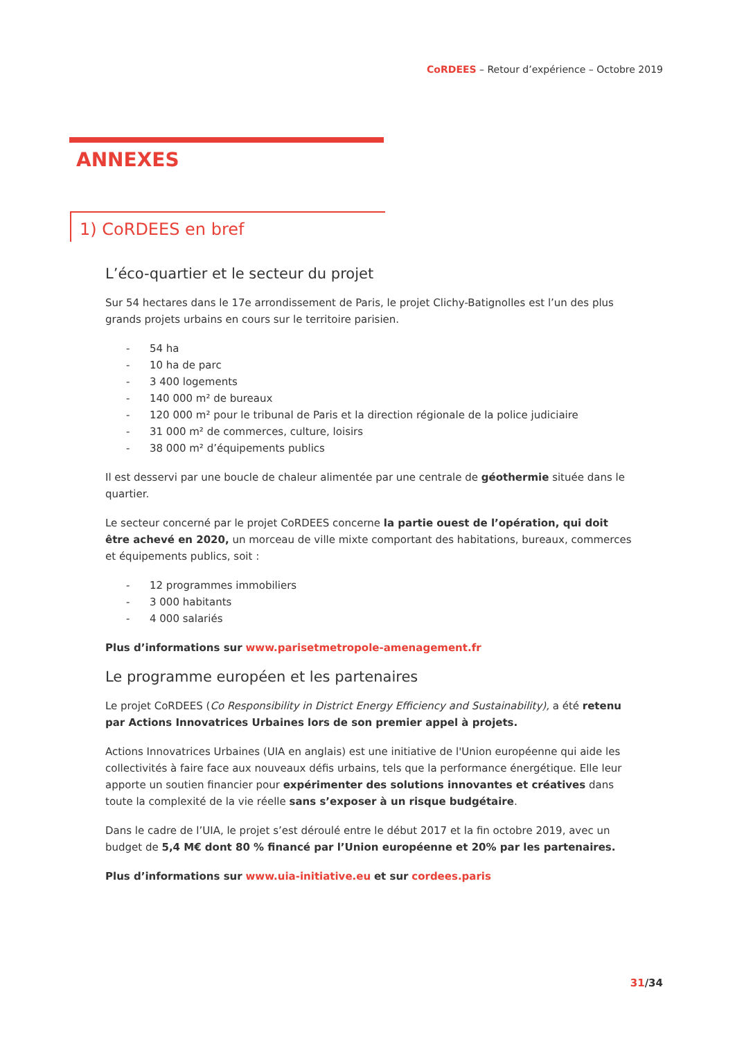CoRDEES – Retour d’expérience – Octobre 2019
ANNEXES
1) CoRDEES en bref
L’éco-quartier et le secteur du projet
Sur 54 hectares dans le 17e arrondissement de Paris, le projet Clichy-Batignolles est l’un des plus grands projets urbains en cours sur le territoire parisien.
- 54 ha
- 10 ha de parc
- 3 400 logements
- 140 000 m² de bureaux
- 120 000 m² pour le tribunal de Paris et la direction régionale de la police judiciaire
- 31 000 m² de commerces, culture, loisirs
- 38 000 m² d’équipements publics
Il est desservi par une boucle de chaleur alimentée par une centrale de géothermie située dans le quartier.
Le secteur concerné par le projet CoRDEES concerne la partie ouest de l’opération, qui doit être achevé en 2020, un morceau de ville mixte comportant des habitations, bureaux, commerces et équipements publics, soit :
- 12 programmes immobiliers
- 3 000 habitants
- 4 000 salariés
Plus d’informations sur www.parisetmetropole-amenagement.fr
Le programme européen et les partenaires
Le projet CoRDEES (Co Responsibility in District Energy Efficiency and Sustainability), a été retenu par Actions Innovatrices Urbaines lors de son premier appel à projets.
Actions Innovatrices Urbaines (UIA en anglais) est une initiative de l'Union européenne qui aide les collectivités à faire face aux nouveaux défis urbains, tels que la performance énergétique. Elle leur apporte un soutien financier pour expérimenter des solutions innovantes et créatives dans toute la complexité de la vie réelle sans s’exposer à un risque budgétaire.
Dans le cadre de l’UIA, le projet s’est déroulé entre le début 2017 et la fin octobre 2019, avec un budget de 5,4 M€ dont 80 % financé par l’Union européenne et 20% par les partenaires.
Plus d’informations sur www.uia-initiative.eu et sur cordees.paris
31/34